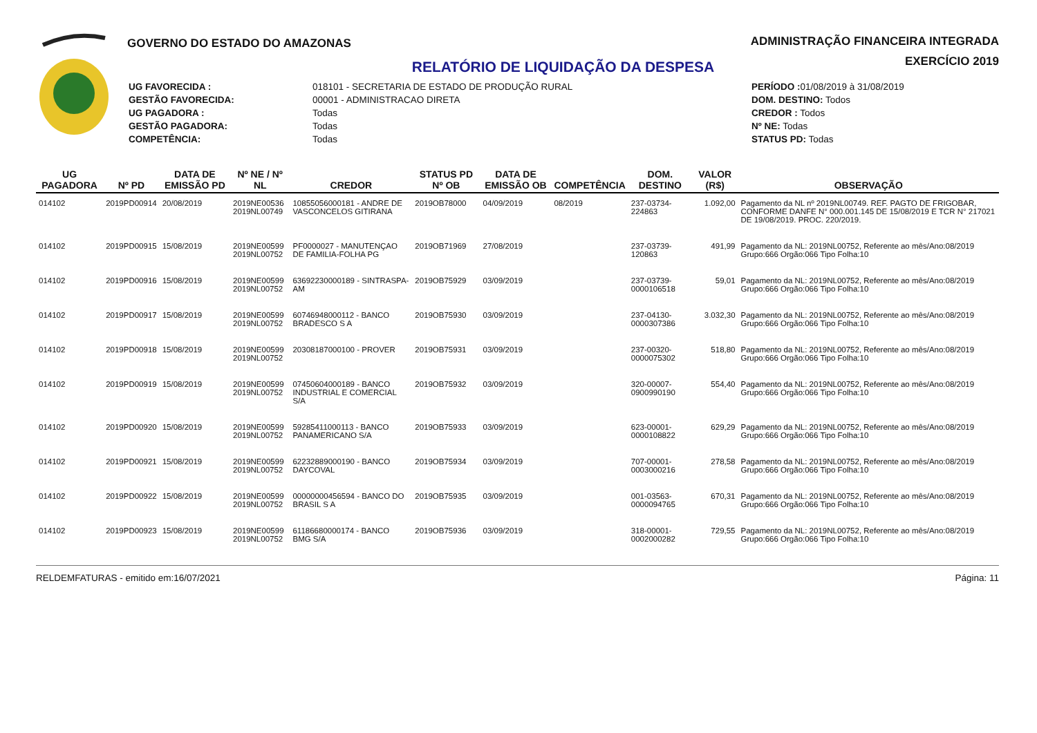GOVERNO DO ESTADO DO AMAZONAS
ADMINISTRAÇÃO FINANCEIRA INTEGRADA
EXERCÍCIO 2019
RELATÓRIO DE LIQUIDAÇÃO DA DESPESA
| UG FAVORECIDA : | 018101 - SECRETARIA DE ESTADO DE PRODUÇÃO RURAL |
| GESTÃO FAVORECIDA: | 00001 - ADMINISTRACAO DIRETA |
| UG PAGADORA : | Todas |
| GESTÃO PAGADORA: | Todas |
| COMPETÊNCIA: | Todas |
| PERÍODO : 01/08/2019 à 31/08/2019 |
| DOM. DESTINO: Todos |
| CREDOR : Todos |
| Nº NE: Todas |
| STATUS PD: Todas |
| UG PAGADORA | Nº PD | DATA DE EMISSÃO PD | Nº NE / Nº NL | CREDOR | STATUS PD Nº OB | DATA DE EMISSÃO OB | COMPETÊNCIA | DOM. DESTINO | VALOR (R$) | OBSERVAÇÃO |
| --- | --- | --- | --- | --- | --- | --- | --- | --- | --- | --- |
| 014102 | 2019PD00914 | 20/08/2019 | 2019NE00536 2019NL00749 | 10855056000181 - ANDRE DE VASCONCELOS GITIRANA | 2019OB78000 | 04/09/2019 | 08/2019 | 237-03734-224863 | 1.092,00 | Pagamento da NL nº 2019NL00749. REF. PAGTO DE FRIGOBAR, CONFORME DANFE N° 000.001.145 DE 15/08/2019 E TCR N° 217021 DE 19/08/2019. PROC. 220/2019. |
| 014102 | 2019PD00915 | 15/08/2019 | 2019NE00599 2019NL00752 | PF0000027 - MANUTENÇAO DE FAMILIA-FOLHA PG | 2019OB71969 | 27/08/2019 | | 237-03739-120863 | 491,99 | Pagamento da NL: 2019NL00752, Referente ao mês/Ano:08/2019 Grupo:666 Orgão:066 Tipo Folha:10 |
| 014102 | 2019PD00916 | 15/08/2019 | 2019NE00599 2019NL00752 | 63692230000189 - SINTRASPA-AM | 2019OB75929 | 03/09/2019 | | 237-03739-0000106518 | 59,01 | Pagamento da NL: 2019NL00752, Referente ao mês/Ano:08/2019 Grupo:666 Orgão:066 Tipo Folha:10 |
| 014102 | 2019PD00917 | 15/08/2019 | 2019NE00599 2019NL00752 | 60746948000112 - BANCO BRADESCO S A | 2019OB75930 | 03/09/2019 | | 237-04130-0000307386 | 3.032,30 | Pagamento da NL: 2019NL00752, Referente ao mês/Ano:08/2019 Grupo:666 Orgão:066 Tipo Folha:10 |
| 014102 | 2019PD00918 | 15/08/2019 | 2019NE00599 2019NL00752 | 20308187000100 - PROVER | 2019OB75931 | 03/09/2019 | | 237-00320-0000075302 | 518,80 | Pagamento da NL: 2019NL00752, Referente ao mês/Ano:08/2019 Grupo:666 Orgão:066 Tipo Folha:10 |
| 014102 | 2019PD00919 | 15/08/2019 | 2019NE00599 2019NL00752 | 07450604000189 - BANCO INDUSTRIAL E COMERCIAL S/A | 2019OB75932 | 03/09/2019 | | 320-00007-0900990190 | 554,40 | Pagamento da NL: 2019NL00752, Referente ao mês/Ano:08/2019 Grupo:666 Orgão:066 Tipo Folha:10 |
| 014102 | 2019PD00920 | 15/08/2019 | 2019NE00599 2019NL00752 | 59285411000113 - BANCO PANAMERICANO S/A | 2019OB75933 | 03/09/2019 | | 623-00001-0000108822 | 629,29 | Pagamento da NL: 2019NL00752, Referente ao mês/Ano:08/2019 Grupo:666 Orgão:066 Tipo Folha:10 |
| 014102 | 2019PD00921 | 15/08/2019 | 2019NE00599 2019NL00752 | 62232889000190 - BANCO DAYCOVAL | 2019OB75934 | 03/09/2019 | | 707-00001-0003000216 | 278,58 | Pagamento da NL: 2019NL00752, Referente ao mês/Ano:08/2019 Grupo:666 Orgão:066 Tipo Folha:10 |
| 014102 | 2019PD00922 | 15/08/2019 | 2019NE00599 2019NL00752 | 00000000456594 - BANCO DO BRASIL S A | 2019OB75935 | 03/09/2019 | | 001-03563-0000094765 | 670,31 | Pagamento da NL: 2019NL00752, Referente ao mês/Ano:08/2019 Grupo:666 Orgão:066 Tipo Folha:10 |
| 014102 | 2019PD00923 | 15/08/2019 | 2019NE00599 2019NL00752 | 61186680000174 - BANCO BMG S/A | 2019OB75936 | 03/09/2019 | | 318-00001-0002000282 | 729,55 | Pagamento da NL: 2019NL00752, Referente ao mês/Ano:08/2019 Grupo:666 Orgão:066 Tipo Folha:10 |
RELDEMFATURAS - emitido em:16/07/2021 Página: 11